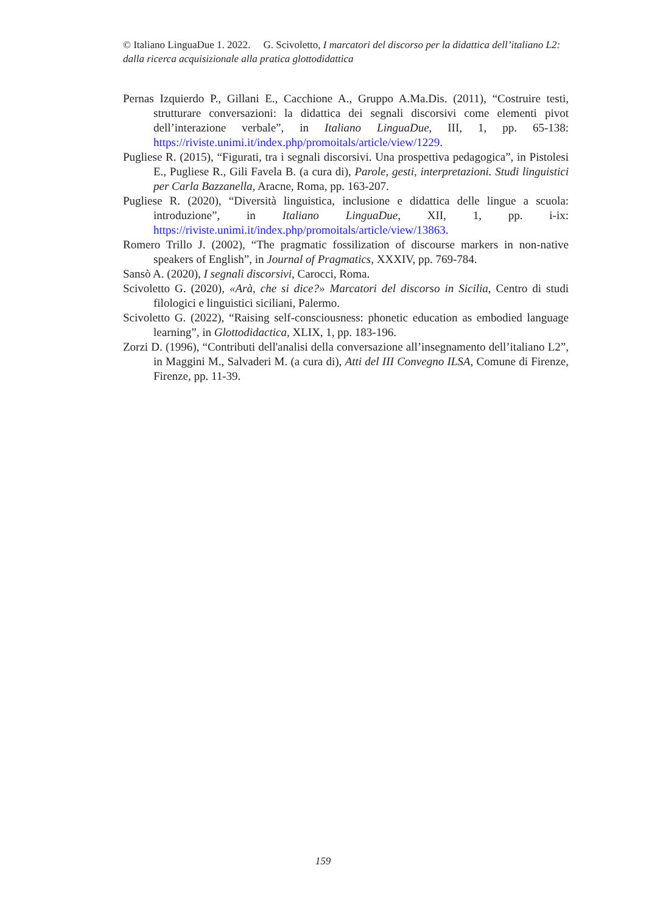© Italiano LinguaDue 1. 2022. G. Scivoletto, I marcatori del discorso per la didattica dell’italiano L2: dalla ricerca acquisizionale alla pratica glottodidattica
Pernas Izquierdo P., Gillani E., Cacchione A., Gruppo A.Ma.Dis. (2011), “Costruire testi, strutturare conversazioni: la didattica dei segnali discorsivi come elementi pivot dell’interazione verbale”, in Italiano LinguaDue, III, 1, pp. 65-138: https://riviste.unimi.it/index.php/promoitals/article/view/1229.
Pugliese R. (2015), “Figurati, tra i segnali discorsivi. Una prospettiva pedagogica”, in Pistolesi E., Pugliese R., Gili Favela B. (a cura di), Parole, gesti, interpretazioni. Studi linguistici per Carla Bazzanella, Aracne, Roma, pp. 163-207.
Pugliese R. (2020), “Diversità linguistica, inclusione e didattica delle lingue a scuola: introduzione”, in Italiano LinguaDue, XII, 1, pp. i-ix: https://riviste.unimi.it/index.php/promoitals/article/view/13863.
Romero Trillo J. (2002), “The pragmatic fossilization of discourse markers in non-native speakers of English”, in Journal of Pragmatics, XXXIV, pp. 769-784.
Sansò A. (2020), I segnali discorsivi, Carocci, Roma.
Scivoletto G. (2020), «Arà, che si dice?» Marcatori del discorso in Sicilia, Centro di studi filologici e linguistici siciliani, Palermo.
Scivoletto G. (2022), “Raising self-consciousness: phonetic education as embodied language learning”, in Glottodidactica, XLIX, 1, pp. 183-196.
Zorzi D. (1996), “Contributi dell'analisi della conversazione all’insegnamento dell’italiano L2”, in Maggini M., Salvaderi M. (a cura di), Atti del III Convegno ILSA, Comune di Firenze, Firenze, pp. 11-39.
159